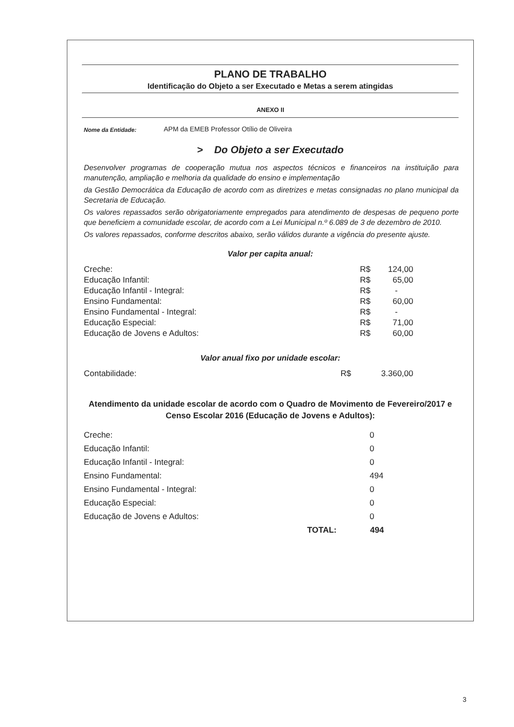PLANO DE TRABALHO
Identificação do Objeto a ser Executado e Metas a serem atingidas
ANEXO II
Nome da Entidade: APM da EMEB Professor Otílio de Oliveira
> Do Objeto a ser Executado
Desenvolver programas de cooperação mutua nos aspectos técnicos e financeiros na instituição para manutenção, ampliação e melhoria da qualidade do ensino e implementação
da Gestão Democrática da Educação de acordo com as diretrizes e metas consignadas no plano municipal da Secretaria de Educação.
Os valores repassados serão obrigatoriamente empregados para atendimento de despesas de pequeno porte que beneficiem a comunidade escolar, de acordo com a Lei Municipal n.º 6.089 de 3 de dezembro de 2010.
Os valores repassados, conforme descritos abaixo, serão válidos durante a vigência do presente ajuste.
Valor per capita anual:
| Creche: | R$ | 124,00 |
| Educação Infantil: | R$ | 65,00 |
| Educação Infantil - Integral: | R$ | - |
| Ensino Fundamental: | R$ | 60,00 |
| Ensino Fundamental - Integral: | R$ | - |
| Educação Especial: | R$ | 71,00 |
| Educação de Jovens e Adultos: | R$ | 60,00 |
Valor anual fixo por unidade escolar:
| Contabilidade: | R$ | 3.360,00 |
Atendimento da unidade escolar de acordo com o Quadro de Movimento de Fevereiro/2017 e Censo Escolar 2016 (Educação de Jovens e Adultos):
| Creche: | | 0 |
| Educação Infantil: | | 0 |
| Educação Infantil - Integral: | | 0 |
| Ensino Fundamental: | | 494 |
| Ensino Fundamental - Integral: | | 0 |
| Educação Especial: | | 0 |
| Educação de Jovens e Adultos: | | 0 |
| | TOTAL: | 494 |
3